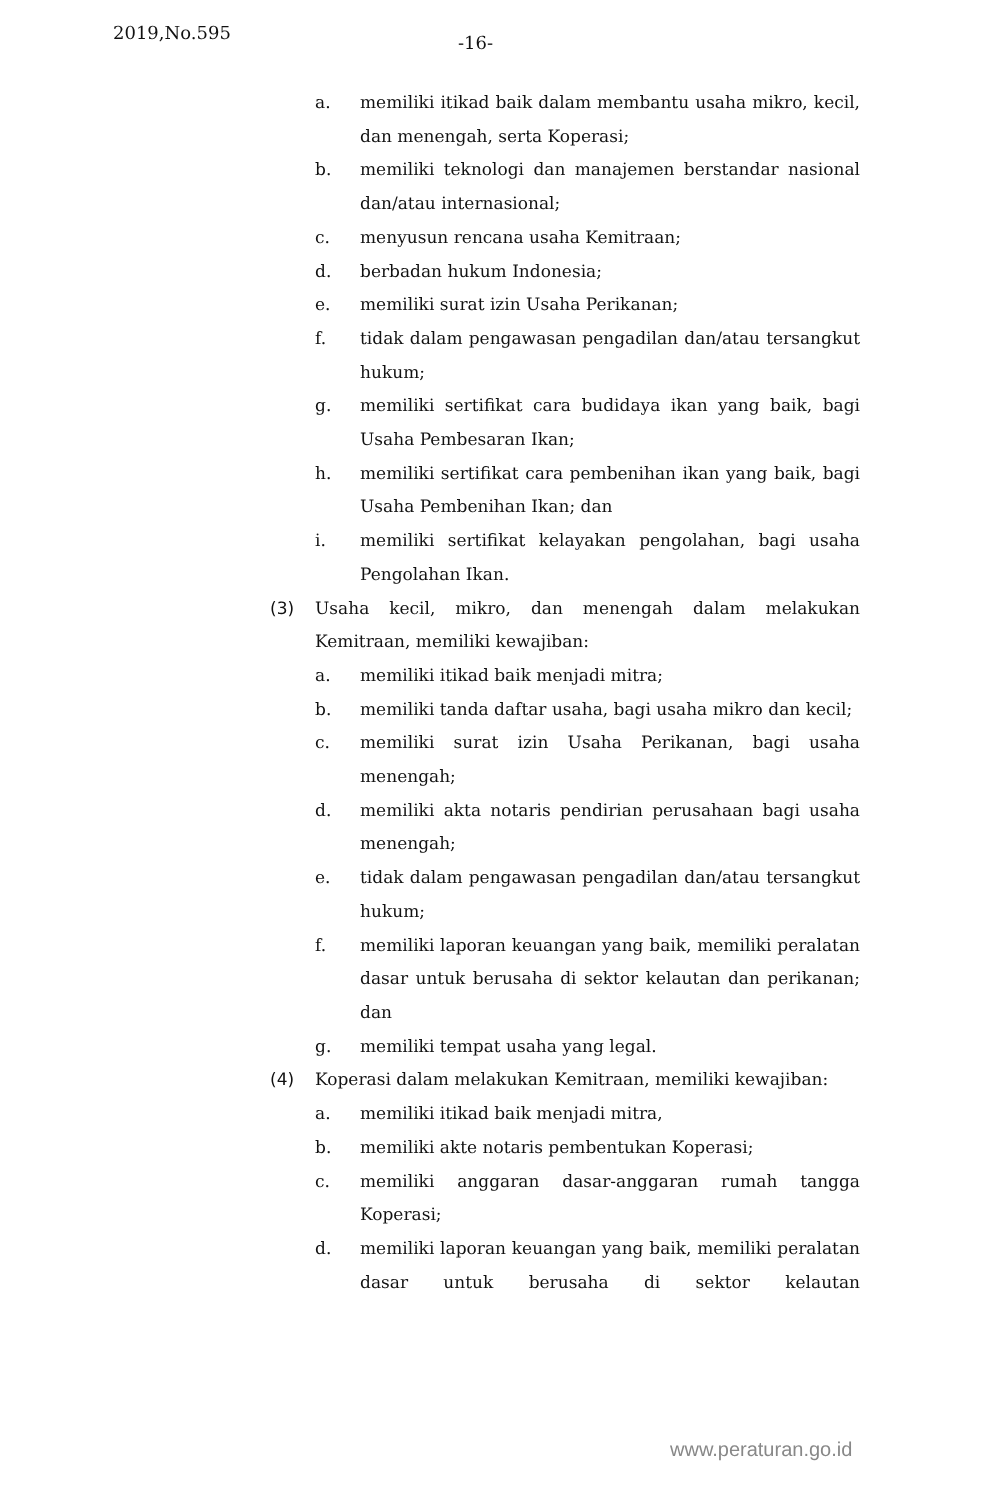2019,No.595 -16-
a. memiliki itikad baik dalam membantu usaha mikro, kecil, dan menengah, serta Koperasi;
b. memiliki teknologi dan manajemen berstandar nasional dan/atau internasional;
c. menyusun rencana usaha Kemitraan;
d. berbadan hukum Indonesia;
e. memiliki surat izin Usaha Perikanan;
f. tidak dalam pengawasan pengadilan dan/atau tersangkut hukum;
g. memiliki sertifikat cara budidaya ikan yang baik, bagi Usaha Pembesaran Ikan;
h. memiliki sertifikat cara pembenihan ikan yang baik, bagi Usaha Pembenihan Ikan; dan
i. memiliki sertifikat kelayakan pengolahan, bagi usaha Pengolahan Ikan.
(3) Usaha kecil, mikro, dan menengah dalam melakukan Kemitraan, memiliki kewajiban:
a. memiliki itikad baik menjadi mitra;
b. memiliki tanda daftar usaha, bagi usaha mikro dan kecil;
c. memiliki surat izin Usaha Perikanan, bagi usaha menengah;
d. memiliki akta notaris pendirian perusahaan bagi usaha menengah;
e. tidak dalam pengawasan pengadilan dan/atau tersangkut hukum;
f. memiliki laporan keuangan yang baik, memiliki peralatan dasar untuk berusaha di sektor kelautan dan perikanan; dan
g. memiliki tempat usaha yang legal.
(4) Koperasi dalam melakukan Kemitraan, memiliki kewajiban:
a. memiliki itikad baik menjadi mitra,
b. memiliki akte notaris pembentukan Koperasi;
c. memiliki anggaran dasar-anggaran rumah tangga Koperasi;
d. memiliki laporan keuangan yang baik, memiliki peralatan dasar untuk berusaha di sektor kelautan
www.peraturan.go.id